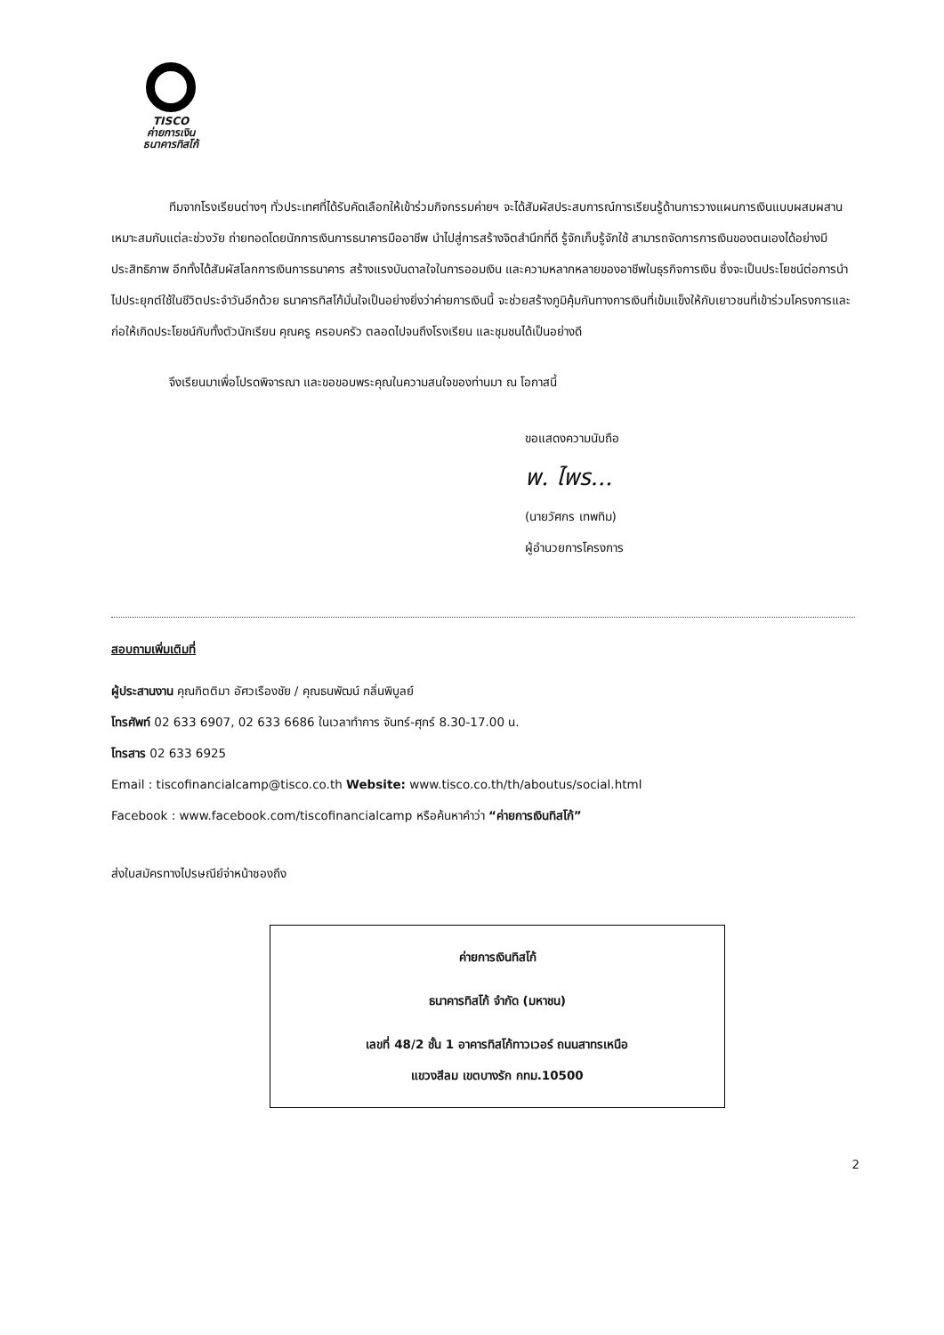TISCO
ค่ายการเงิน
ธนาคารทิสโก้
ทีมจากโรงเรียนต่างๆ ทั่วประเทศที่ได้รับคัดเลือกให้เข้าร่วมกิจกรรมค่ายฯ จะได้สัมผัสประสบการณ์การเรียนรู้ด้านการวางแผนการเงินแบบผสมผสาน เหมาะสมกับแต่ละช่วงวัย ถ่ายทอดโดยนักการเงินการธนาคารมืออาชีพ นำไปสู่การสร้างจิตสำนึกที่ดี รู้จักเก็บรู้จักใช้ สามารถจัดการการเงินของตนเองได้อย่างมีประสิทธิภาพ อีกทั้งได้สัมผัสโลกการเงินการธนาคาร สร้างแรงบันดาลใจในการออมเงิน และความหลากหลายของอาชีพในธุรกิจการเงิน ซึ่งจะเป็นประโยชน์ต่อการนำไปประยุกต์ใช้ในชีวิตประจำวันอีกด้วย ธนาคารทิสโก้มั่นใจเป็นอย่างยิ่งว่าค่ายการเงินนี้ จะช่วยสร้างภูมิคุ้มกันทางการเงินที่เข้มแข็งให้กับเยาวชนที่เข้าร่วมโครงการและก่อให้เกิดประโยชน์กับทั้งตัวนักเรียน คุณครู ครอบครัว ตลอดไปจนถึงโรงเรียน และชุมชนได้เป็นอย่างดี
จึงเรียนมาเพื่อโปรดพิจารณา และขอขอบพระคุณในความสนใจของท่านมา ณ โอกาสนี้
ขอแสดงความนับถือ
พ. ไพร...
(นายวัศกร เทพทิม)
ผู้อำนวยการโครงการ
สอบถามเพิ่มเติมที่
ผู้ประสานงาน คุณกิตติมา อัศวเรืองชัย / คุณธนพัฒน์ กลิ่นพิบูลย์
โทรศัพท์ 02 633 6907, 02 633 6686 ในเวลาทำการ จันทร์-ศุกร์ 8.30-17.00 น.
โทรสาร 02 633 6925
Email : tiscofinancialcamp@tisco.co.th Website: www.tisco.co.th/th/aboutus/social.html
Facebook : www.facebook.com/tiscofinancialcamp หรือค้นหาคำว่า “ค่ายการเงินทิสโก้”
ส่งใบสมัครทางไปรษณีย์จ่าหน้าซองถึง
ค่ายการเงินทิสโก้
ธนาคารทิสโก้ จำกัด (มหาชน)
เลขที่ 48/2 ชั้น 1 อาคารทิสโก้ทาวเวอร์ ถนนสาทรเหนือ
แขวงสีลม เขตบางรัก กทม.10500
2